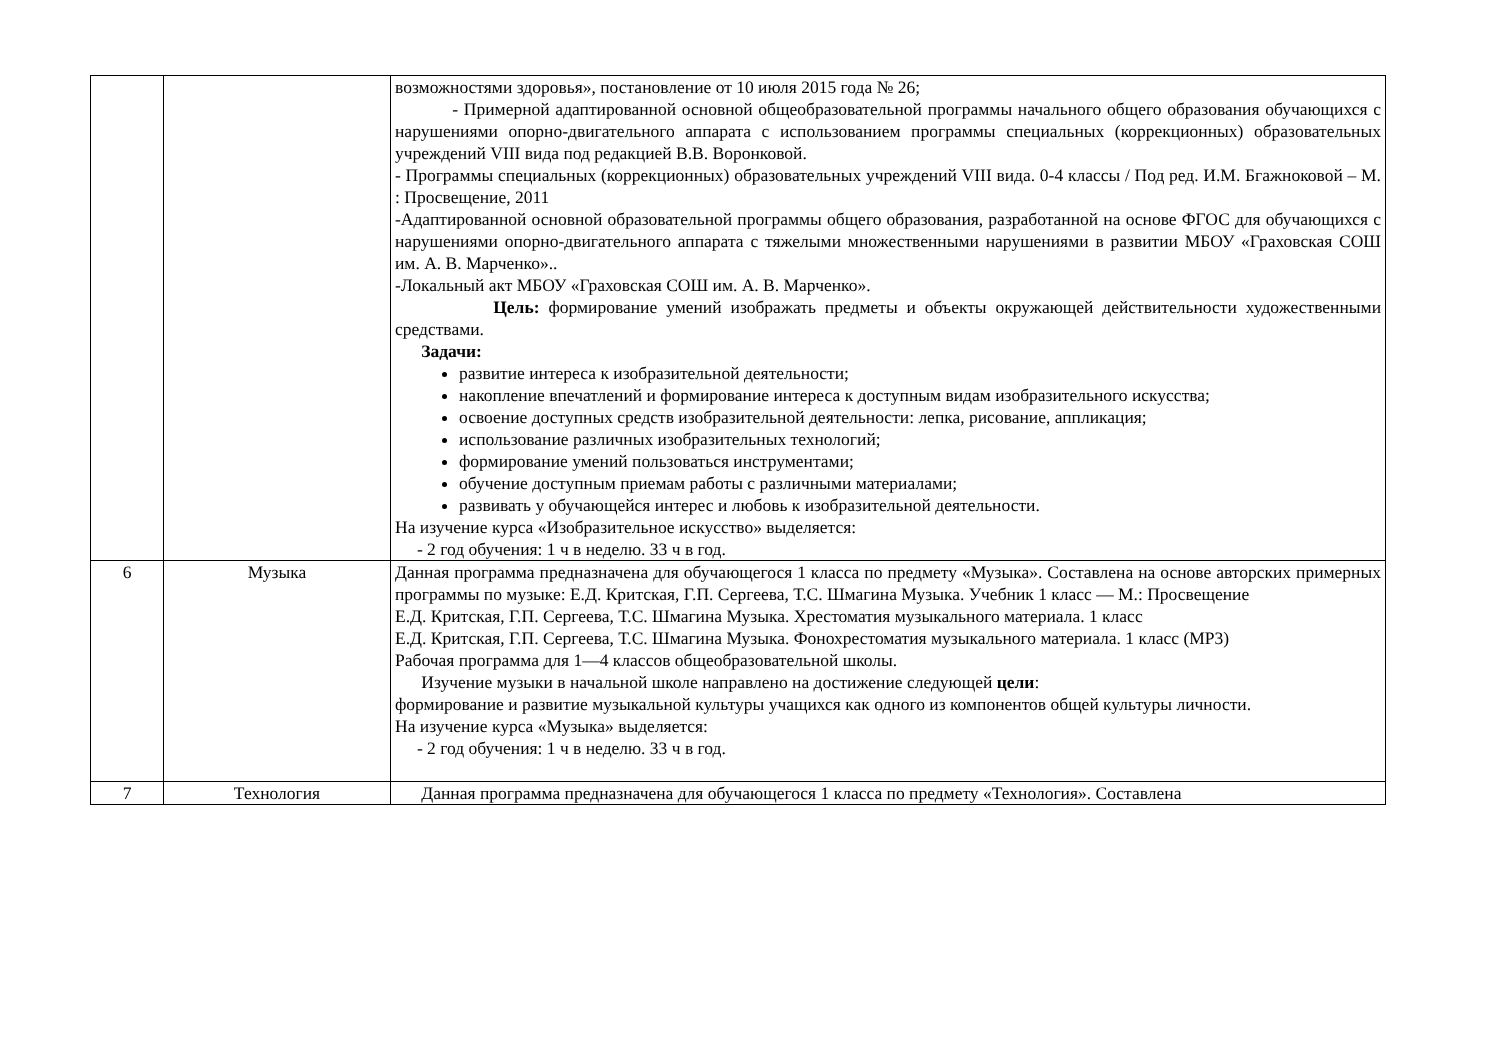| | | возможностями здоровья», постановление от 10 июля 2015 года № 26; - Примерной адаптированной основной общеобразовательной программы начального общего образования обучающихся с нарушениями опорно-двигательного аппарата с использованием программы специальных (коррекционных) образовательных учреждений VIII вида под редакцией В.В. Воронковой. - Программы специальных (коррекционных) образовательных учреждений VIII вида. 0-4 классы / Под ред. И.М. Бгажноковой – М. : Просвещение, 2011 -Адаптированной основной образовательной программы общего образования, разработанной на основе ФГОС для обучающихся с нарушениями опорно-двигательного аппарата с тяжелыми множественными нарушениями в развитии МБОУ «Граховская СОШ им. А. В. Марченко».. -Локальный акт МБОУ «Граховская СОШ им. А. В. Марченко». Цель: формирование умений изображать предметы и объекты окружающей действительности художественными средствами. Задачи: развитие интереса к изобразительной деятельности; накопление впечатлений и формирование интереса к доступным видам изобразительного искусства; освоение доступных средств изобразительной деятельности: лепка, рисование, аппликация; использование различных изобразительных технологий; формирование умений пользоваться инструментами; обучение доступным приемам работы с различными материалами; развивать у обучающейся интерес и любовь к изобразительной деятельности. На изучение курса «Изобразительное искусство» выделяется: - 2 год обучения: 1 ч в неделю. 33 ч в год. |
| 6 | Музыка | Данная программа предназначена для обучающегося 1 класса по предмету «Музыка». Составлена на основе авторских примерных программы по музыке: Е.Д. Критская, Г.П. Сергеева, Т.С. Шмагина Музыка. Учебник 1 класс — М.: Просвещение Е.Д. Критская, Г.П. Сергеева, Т.С. Шмагина Музыка. Хрестоматия музыкального материала. 1 класс Е.Д. Критская, Г.П. Сергеева, Т.С. Шмагина Музыка. Фонохрестоматия музыкального материала. 1 класс (MP3) Рабочая программа для 1—4 классов общеобразовательной школы. Изучение музыки в начальной школе направлено на достижение следующей цели : формирование и развитие музыкальной культуры учащихся как одного из компонентов общей культуры личности. На изучение курса «Музыка» выделяется: - 2 год обучения: 1 ч в неделю. 33 ч в год. |
| 7 | Технология | Данная программа предназначена для обучающегося 1 класса по предмету «Технология». Составлена |